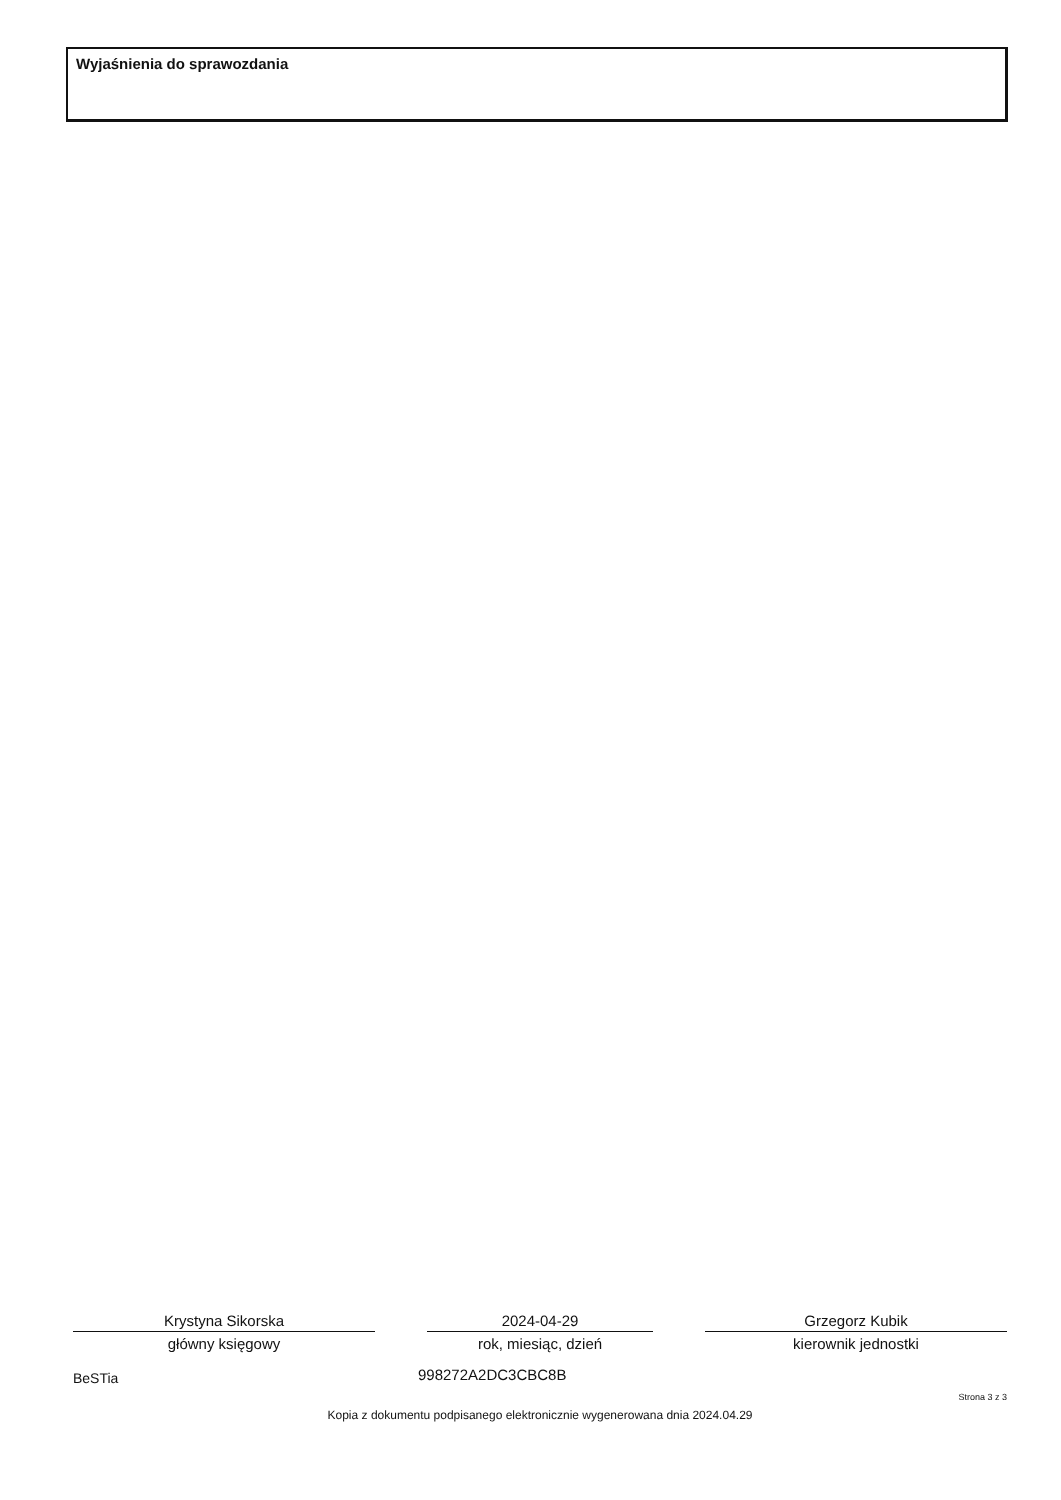Wyjaśnienia do sprawozdania
Krystyna Sikorska
główny księgowy
2024-04-29
rok, miesiąc, dzień
Grzegorz Kubik
kierownik jednostki
BeSTia 998272A2DC3CBC8B
Strona 3 z 3
Kopia z dokumentu podpisanego elektronicznie wygenerowana dnia 2024.04.29